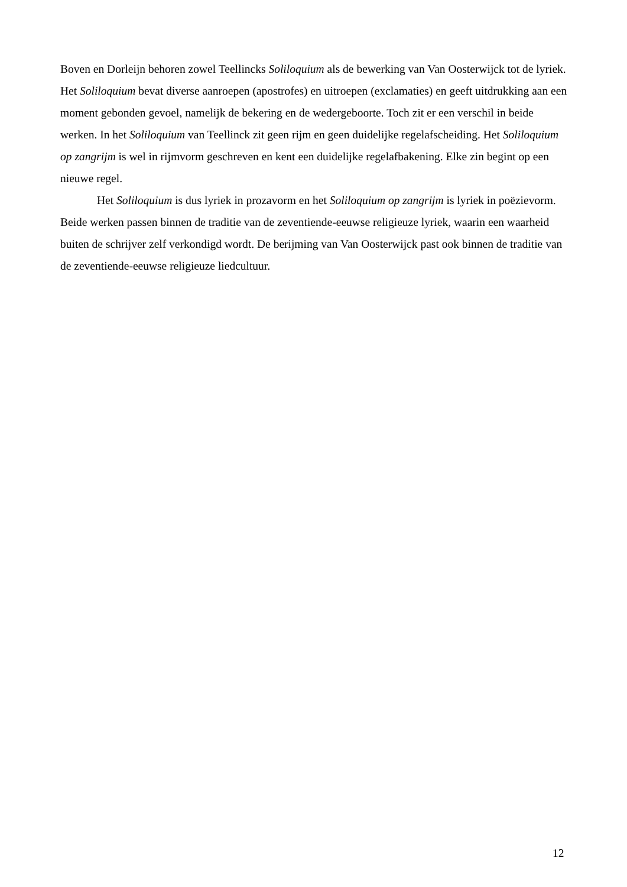Boven en Dorleijn behoren zowel Teellincks Soliloquium als de bewerking van Van Oosterwijck tot de lyriek. Het Soliloquium bevat diverse aanroepen (apostrofes) en uitroepen (exclamaties) en geeft uitdrukking aan een moment gebonden gevoel, namelijk de bekering en de wedergeboorte. Toch zit er een verschil in beide werken. In het Soliloquium van Teellinck zit geen rijm en geen duidelijke regelafscheiding. Het Soliloquium op zangrijm is wel in rijmvorm geschreven en kent een duidelijke regelafbakening. Elke zin begint op een nieuwe regel.
Het Soliloquium is dus lyriek in prozavorm en het Soliloquium op zangrijm is lyriek in poëzievorm. Beide werken passen binnen de traditie van de zeventiende-eeuwse religieuze lyriek, waarin een waarheid buiten de schrijver zelf verkondigd wordt. De berijming van Van Oosterwijck past ook binnen de traditie van de zeventiende-eeuwse religieuze liedcultuur.
12